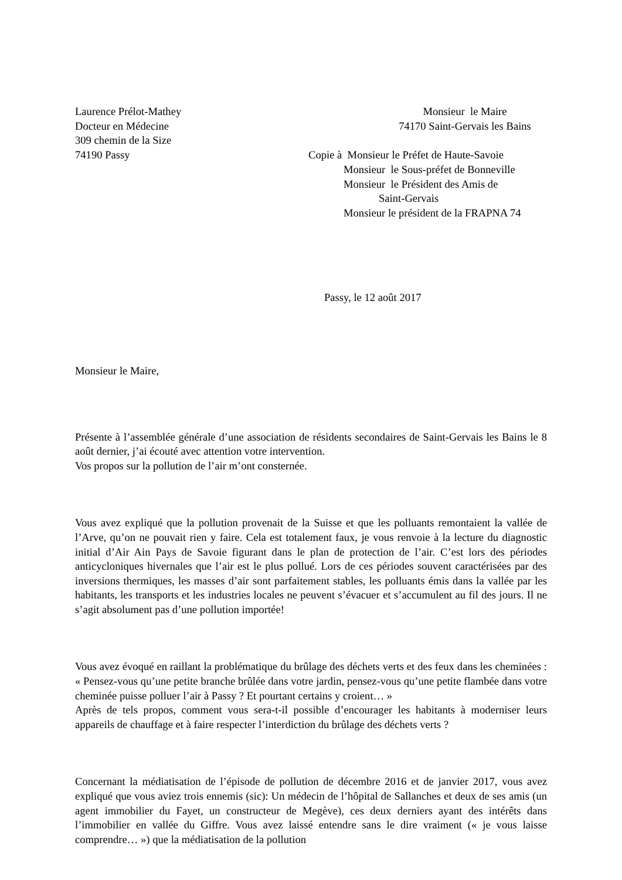Laurence Prélot-Mathey
Docteur en Médecine
309 chemin de la Size
74190 Passy
Monsieur le Maire
74170 Saint-Gervais les Bains
Copie à Monsieur le Préfet de Haute-Savoie
Monsieur le Sous-préfet de Bonneville
Monsieur le Président des Amis de
Saint-Gervais
Monsieur le président de la FRAPNA 74
Passy, le 12 août 2017
Monsieur le Maire,
Présente à l’assemblée générale d’une association de résidents secondaires de Saint-Gervais les Bains le 8 août dernier, j’ai écouté avec attention votre intervention.
Vos propos sur la pollution de l’air m’ont consternée.
Vous avez expliqué que la pollution provenait de la Suisse et que les polluants remontaient la vallée de l’Arve, qu’on ne pouvait rien y faire. Cela est totalement faux, je vous renvoie à la lecture du diagnostic initial d’Air Ain Pays de Savoie figurant dans le plan de protection de l’air. C’est lors des périodes anticycloniques hivernales que l’air est le plus pollué. Lors de ces périodes souvent caractérisées par des inversions thermiques, les masses d’air sont parfaitement stables, les polluants émis dans la vallée par les habitants, les transports et les industries locales ne peuvent s’évacuer et s’accumulent au fil des jours. Il ne s’agit absolument pas d’une pollution importée!
Vous avez évoqué en raillant la problématique du brûlage des déchets verts et des feux dans les cheminées : « Pensez-vous qu’une petite branche brûlée dans votre jardin, pensez-vous qu’une petite flambée dans votre cheminée puisse polluer l’air à Passy ? Et pourtant certains y croient… »
Après de tels propos, comment vous sera-t-il possible d’encourager les habitants à moderniser leurs appareils de chauffage et à faire respecter l’interdiction du brûlage des déchets verts ?
Concernant la médiatisation de l’épisode de pollution de décembre 2016 et de janvier 2017, vous avez expliqué que vous aviez trois ennemis (sic): Un médecin de l’hôpital de Sallanches et deux de ses amis (un agent immobilier du Fayet, un constructeur de Megève), ces deux derniers ayant des intérêts dans l’immobilier en vallée du Giffre. Vous avez laissé entendre sans le dire vraiment (« je vous laisse comprendre… ») que la médiatisation de la pollution